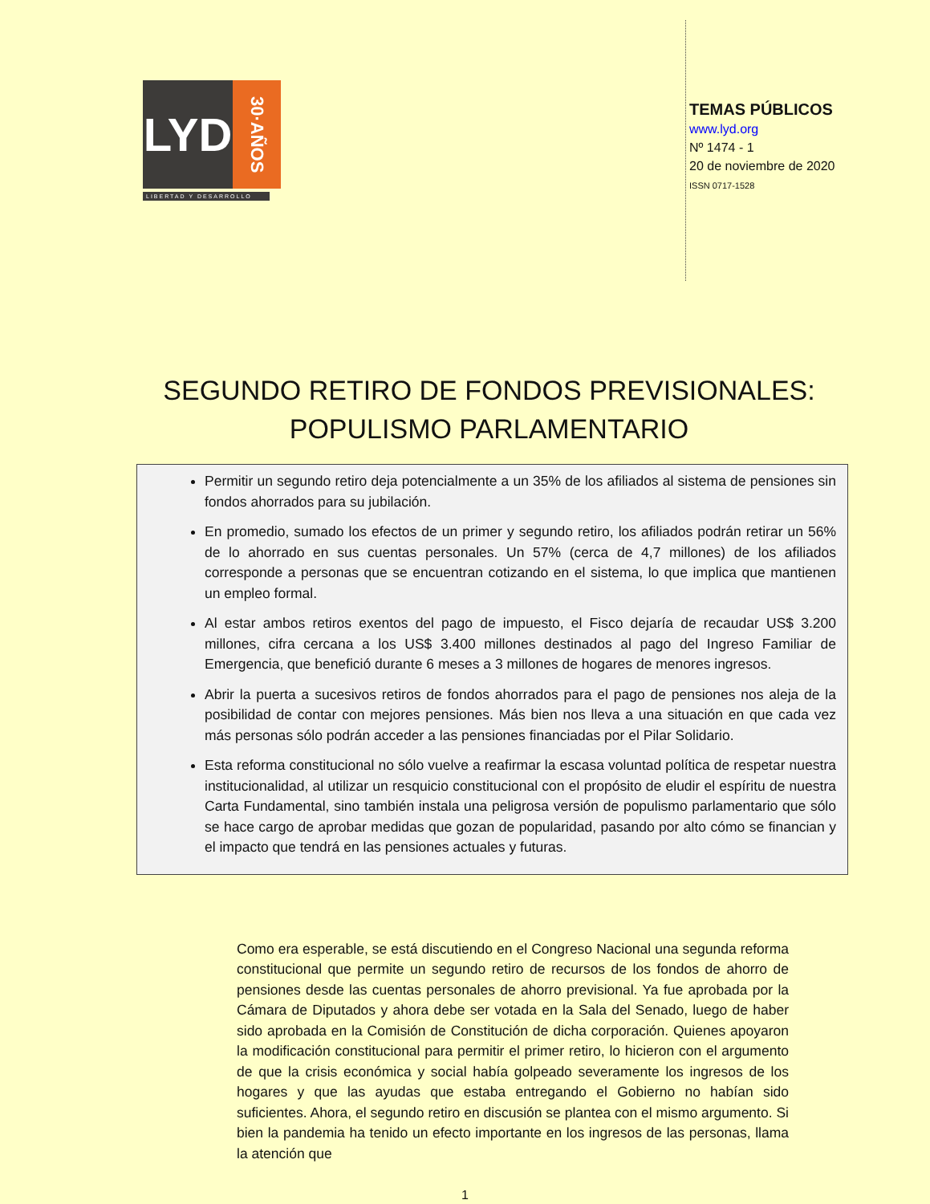LYD
30·AÑOS
LIBERTAD Y DESARROLLO
TEMAS PÚBLICOS
www.lyd.org
Nº 1474 - 1
20 de noviembre de 2020
ISSN 0717-1528
SEGUNDO RETIRO DE FONDOS PREVISIONALES:
POPULISMO PARLAMENTARIO
Permitir un segundo retiro deja potencialmente a un 35% de los afiliados al sistema de pensiones sin fondos ahorrados para su jubilación.
En promedio, sumado los efectos de un primer y segundo retiro, los afiliados podrán retirar un 56% de lo ahorrado en sus cuentas personales. Un 57% (cerca de 4,7 millones) de los afiliados corresponde a personas que se encuentran cotizando en el sistema, lo que implica que mantienen un empleo formal.
Al estar ambos retiros exentos del pago de impuesto, el Fisco dejaría de recaudar US$ 3.200 millones, cifra cercana a los US$ 3.400 millones destinados al pago del Ingreso Familiar de Emergencia, que benefició durante 6 meses a 3 millones de hogares de menores ingresos.
Abrir la puerta a sucesivos retiros de fondos ahorrados para el pago de pensiones nos aleja de la posibilidad de contar con mejores pensiones. Más bien nos lleva a una situación en que cada vez más personas sólo podrán acceder a las pensiones financiadas por el Pilar Solidario.
Esta reforma constitucional no sólo vuelve a reafirmar la escasa voluntad política de respetar nuestra institucionalidad, al utilizar un resquicio constitucional con el propósito de eludir el espíritu de nuestra Carta Fundamental, sino también instala una peligrosa versión de populismo parlamentario que sólo se hace cargo de aprobar medidas que gozan de popularidad, pasando por alto cómo se financian y el impacto que tendrá en las pensiones actuales y futuras.
Como era esperable, se está discutiendo en el Congreso Nacional una segunda reforma constitucional que permite un segundo retiro de recursos de los fondos de ahorro de pensiones desde las cuentas personales de ahorro previsional. Ya fue aprobada por la Cámara de Diputados y ahora debe ser votada en la Sala del Senado, luego de haber sido aprobada en la Comisión de Constitución de dicha corporación. Quienes apoyaron la modificación constitucional para permitir el primer retiro, lo hicieron con el argumento de que la crisis económica y social había golpeado severamente los ingresos de los hogares y que las ayudas que estaba entregando el Gobierno no habían sido suficientes. Ahora, el segundo retiro en discusión se plantea con el mismo argumento. Si bien la pandemia ha tenido un efecto importante en los ingresos de las personas, llama la atención que
1